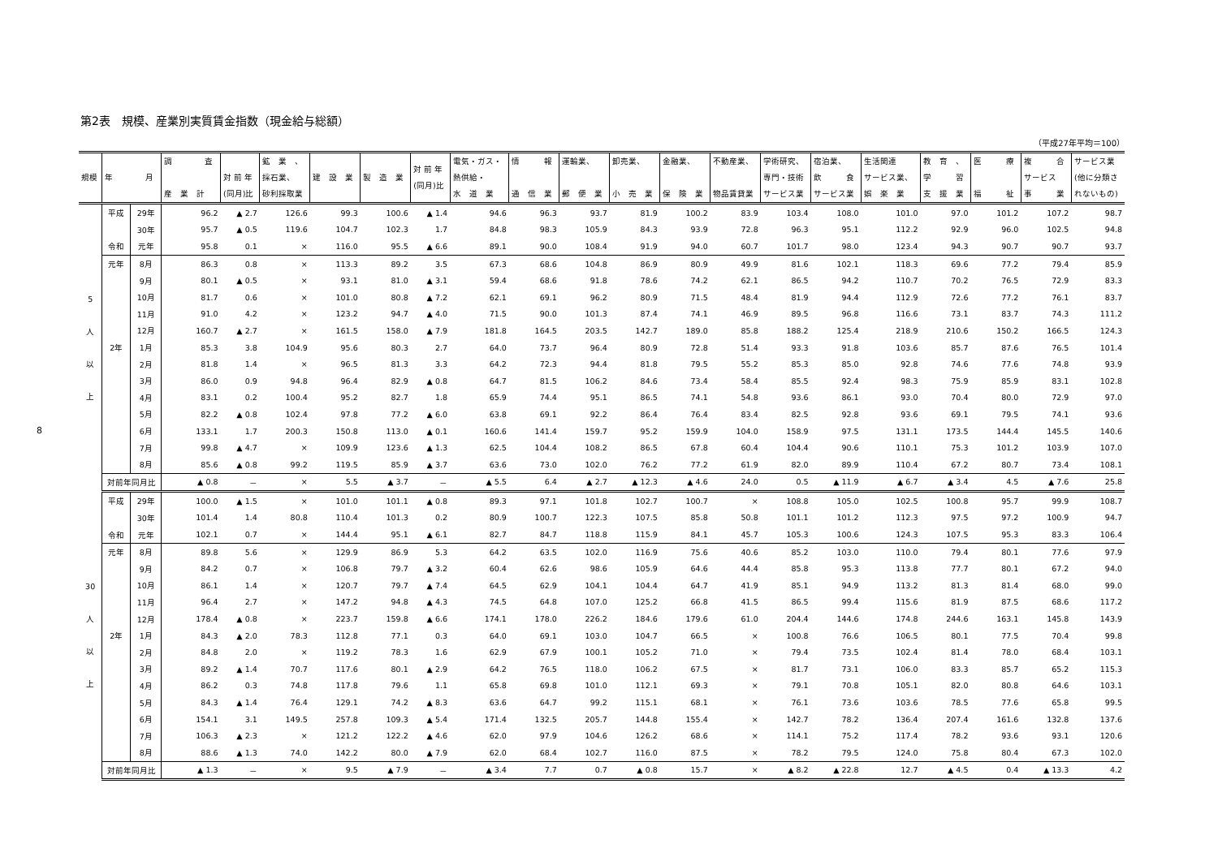8
第2表　規模、産業別実質賃金指数（現金給与総額）
（平成27年平均＝100）
| 規模 | 年 月 | | 調 査 産 業 計 | 対 前 年 (同月)比 | 鉱 業 、 採石業、 砂利採取業 | 建 設 業 | 製 造 業 | 対 前 年 (同月)比 | 電気・ガス・ 熱供給・ 水 道 業 | 情 報 通 信 業 | 運輸業、 郵 便 業 | 卸売業、 小 売 業 | 金融業、 保 険 業 | 不動産業、 物品賃貸業 | 学術研究、 専門・技術 サービス業 | 宿泊業、 飲 食 サービス業 | 生活関連 サービス業、 娯 楽 業 | 教 育 、 学 習 支 援 業 | 医 療 福 祉 | 複 合 サービス 事 業 | サービス業 (他に分類さ れないもの) |
| --- | --- | --- | --- | --- | --- | --- | --- | --- | --- | --- | --- | --- | --- | --- | --- | --- | --- | --- | --- | --- | --- |
| 5 人 以 上 | 平成 | 29年 | 96.2 | ▲ 2.7 | 126.6 | 99.3 | 100.6 | ▲ 1.4 | 94.6 | 96.3 | 93.7 | 81.9 | 100.2 | 83.9 | 103.4 | 108.0 | 101.0 | 97.0 | 101.2 | 107.2 | 98.7 |
| | | 30年 | 95.7 | ▲ 0.5 | 119.6 | 104.7 | 102.3 | 1.7 | 84.8 | 98.3 | 105.9 | 84.3 | 93.9 | 72.8 | 96.3 | 95.1 | 112.2 | 92.9 | 96.0 | 102.5 | 94.8 |
| | 令和 | 元年 | 95.8 | 0.1 | × | 116.0 | 95.5 | ▲ 6.6 | 89.1 | 90.0 | 108.4 | 91.9 | 94.0 | 60.7 | 101.7 | 98.0 | 123.4 | 94.3 | 90.7 | 90.7 | 93.7 |
| | 元年 | 8月 | 86.3 | 0.8 | × | 113.3 | 89.2 | 3.5 | 67.3 | 68.6 | 104.8 | 86.9 | 80.9 | 49.9 | 81.6 | 102.1 | 118.3 | 69.6 | 77.2 | 79.4 | 85.9 |
| | | 9月 | 80.1 | ▲ 0.5 | × | 93.1 | 81.0 | ▲ 3.1 | 59.4 | 68.6 | 91.8 | 78.6 | 74.2 | 62.1 | 86.5 | 94.2 | 110.7 | 70.2 | 76.5 | 72.9 | 83.3 |
| | | 10月 | 81.7 | 0.6 | × | 101.0 | 80.8 | ▲ 7.2 | 62.1 | 69.1 | 96.2 | 80.9 | 71.5 | 48.4 | 81.9 | 94.4 | 112.9 | 72.6 | 77.2 | 76.1 | 83.7 |
| | | 11月 | 91.0 | 4.2 | × | 123.2 | 94.7 | ▲ 4.0 | 71.5 | 90.0 | 101.3 | 87.4 | 74.1 | 46.9 | 89.5 | 96.8 | 116.6 | 73.1 | 83.7 | 74.3 | 111.2 |
| | | 12月 | 160.7 | ▲ 2.7 | × | 161.5 | 158.0 | ▲ 7.9 | 181.8 | 164.5 | 203.5 | 142.7 | 189.0 | 85.8 | 188.2 | 125.4 | 218.9 | 210.6 | 150.2 | 166.5 | 124.3 |
| | 2年 | 1月 | 85.3 | 3.8 | 104.9 | 95.6 | 80.3 | 2.7 | 64.0 | 73.7 | 96.4 | 80.9 | 72.8 | 51.4 | 93.3 | 91.8 | 103.6 | 85.7 | 87.6 | 76.5 | 101.4 |
| | | 2月 | 81.8 | 1.4 | × | 96.5 | 81.3 | 3.3 | 64.2 | 72.3 | 94.4 | 81.8 | 79.5 | 55.2 | 85.3 | 85.0 | 92.8 | 74.6 | 77.6 | 74.8 | 93.9 |
| | | 3月 | 86.0 | 0.9 | 94.8 | 96.4 | 82.9 | ▲ 0.8 | 64.7 | 81.5 | 106.2 | 84.6 | 73.4 | 58.4 | 85.5 | 92.4 | 98.3 | 75.9 | 85.9 | 83.1 | 102.8 |
| | | 4月 | 83.1 | 0.2 | 100.4 | 95.2 | 82.7 | 1.8 | 65.9 | 74.4 | 95.1 | 86.5 | 74.1 | 54.8 | 93.6 | 86.1 | 93.0 | 70.4 | 80.0 | 72.9 | 97.0 |
| | | 5月 | 82.2 | ▲ 0.8 | 102.4 | 97.8 | 77.2 | ▲ 6.0 | 63.8 | 69.1 | 92.2 | 86.4 | 76.4 | 83.4 | 82.5 | 92.8 | 93.6 | 69.1 | 79.5 | 74.1 | 93.6 |
| | | 6月 | 133.1 | 1.7 | 200.3 | 150.8 | 113.0 | ▲ 0.1 | 160.6 | 141.4 | 159.7 | 95.2 | 159.9 | 104.0 | 158.9 | 97.5 | 131.1 | 173.5 | 144.4 | 145.5 | 140.6 |
| | | 7月 | 99.8 | ▲ 4.7 | × | 109.9 | 123.6 | ▲ 1.3 | 62.5 | 104.4 | 108.2 | 86.5 | 67.8 | 60.4 | 104.4 | 90.6 | 110.1 | 75.3 | 101.2 | 103.9 | 107.0 |
| | | 8月 | 85.6 | ▲ 0.8 | 99.2 | 119.5 | 85.9 | ▲ 3.7 | 63.6 | 73.0 | 102.0 | 76.2 | 77.2 | 61.9 | 82.0 | 89.9 | 110.4 | 67.2 | 80.7 | 73.4 | 108.1 |
| | 対前年同月比 | | ▲ 0.8 | － | × | 5.5 | ▲ 3.7 | － | ▲ 5.5 | 6.4 | ▲ 2.7 | ▲ 12.3 | ▲ 4.6 | 24.0 | 0.5 | ▲ 11.9 | ▲ 6.7 | ▲ 3.4 | 4.5 | ▲ 7.6 | 25.8 |
| 30 人 以 上 | 平成 | 29年 | 100.0 | ▲ 1.5 | × | 101.0 | 101.1 | ▲ 0.8 | 89.3 | 97.1 | 101.8 | 102.7 | 100.7 | × | 108.8 | 105.0 | 102.5 | 100.8 | 95.7 | 99.9 | 108.7 |
| | | 30年 | 101.4 | 1.4 | 80.8 | 110.4 | 101.3 | 0.2 | 80.9 | 100.7 | 122.3 | 107.5 | 85.8 | 50.8 | 101.1 | 101.2 | 112.3 | 97.5 | 97.2 | 100.9 | 94.7 |
| | 令和 | 元年 | 102.1 | 0.7 | × | 144.4 | 95.1 | ▲ 6.1 | 82.7 | 84.7 | 118.8 | 115.9 | 84.1 | 45.7 | 105.3 | 100.6 | 124.3 | 107.5 | 95.3 | 83.3 | 106.4 |
| | 元年 | 8月 | 89.8 | 5.6 | × | 129.9 | 86.9 | 5.3 | 64.2 | 63.5 | 102.0 | 116.9 | 75.6 | 40.6 | 85.2 | 103.0 | 110.0 | 79.4 | 80.1 | 77.6 | 97.9 |
| | | 9月 | 84.2 | 0.7 | × | 106.8 | 79.7 | ▲ 3.2 | 60.4 | 62.6 | 98.6 | 105.9 | 64.6 | 44.4 | 85.8 | 95.3 | 113.8 | 77.7 | 80.1 | 67.2 | 94.0 |
| | | 10月 | 86.1 | 1.4 | × | 120.7 | 79.7 | ▲ 7.4 | 64.5 | 62.9 | 104.1 | 104.4 | 64.7 | 41.9 | 85.1 | 94.9 | 113.2 | 81.3 | 81.4 | 68.0 | 99.0 |
| | | 11月 | 96.4 | 2.7 | × | 147.2 | 94.8 | ▲ 4.3 | 74.5 | 64.8 | 107.0 | 125.2 | 66.8 | 41.5 | 86.5 | 99.4 | 115.6 | 81.9 | 87.5 | 68.6 | 117.2 |
| | | 12月 | 178.4 | ▲ 0.8 | × | 223.7 | 159.8 | ▲ 6.6 | 174.1 | 178.0 | 226.2 | 184.6 | 179.6 | 61.0 | 204.4 | 144.6 | 174.8 | 244.6 | 163.1 | 145.8 | 143.9 |
| | 2年 | 1月 | 84.3 | ▲ 2.0 | 78.3 | 112.8 | 77.1 | 0.3 | 64.0 | 69.1 | 103.0 | 104.7 | 66.5 | × | 100.8 | 76.6 | 106.5 | 80.1 | 77.5 | 70.4 | 99.8 |
| | | 2月 | 84.8 | 2.0 | × | 119.2 | 78.3 | 1.6 | 62.9 | 67.9 | 100.1 | 105.2 | 71.0 | × | 79.4 | 73.5 | 102.4 | 81.4 | 78.0 | 68.4 | 103.1 |
| | | 3月 | 89.2 | ▲ 1.4 | 70.7 | 117.6 | 80.1 | ▲ 2.9 | 64.2 | 76.5 | 118.0 | 106.2 | 67.5 | × | 81.7 | 73.1 | 106.0 | 83.3 | 85.7 | 65.2 | 115.3 |
| | | 4月 | 86.2 | 0.3 | 74.8 | 117.8 | 79.6 | 1.1 | 65.8 | 69.8 | 101.0 | 112.1 | 69.3 | × | 79.1 | 70.8 | 105.1 | 82.0 | 80.8 | 64.6 | 103.1 |
| | | 5月 | 84.3 | ▲ 1.4 | 76.4 | 129.1 | 74.2 | ▲ 8.3 | 63.6 | 64.7 | 99.2 | 115.1 | 68.1 | × | 76.1 | 73.6 | 103.6 | 78.5 | 77.6 | 65.8 | 99.5 |
| | | 6月 | 154.1 | 3.1 | 149.5 | 257.8 | 109.3 | ▲ 5.4 | 171.4 | 132.5 | 205.7 | 144.8 | 155.4 | × | 142.7 | 78.2 | 136.4 | 207.4 | 161.6 | 132.8 | 137.6 |
| | | 7月 | 106.3 | ▲ 2.3 | × | 121.2 | 122.2 | ▲ 4.6 | 62.0 | 97.9 | 104.6 | 126.2 | 68.6 | × | 114.1 | 75.2 | 117.4 | 78.2 | 93.6 | 93.1 | 120.6 |
| | | 8月 | 88.6 | ▲ 1.3 | 74.0 | 142.2 | 80.0 | ▲ 7.9 | 62.0 | 68.4 | 102.7 | 116.0 | 87.5 | × | 78.2 | 79.5 | 124.0 | 75.8 | 80.4 | 67.3 | 102.0 |
| | 対前年同月比 | | ▲ 1.3 | － | × | 9.5 | ▲ 7.9 | － | ▲ 3.4 | 7.7 | 0.7 | ▲ 0.8 | 15.7 | × | ▲ 8.2 | ▲ 22.8 | 12.7 | ▲ 4.5 | 0.4 | ▲ 13.3 | 4.2 |